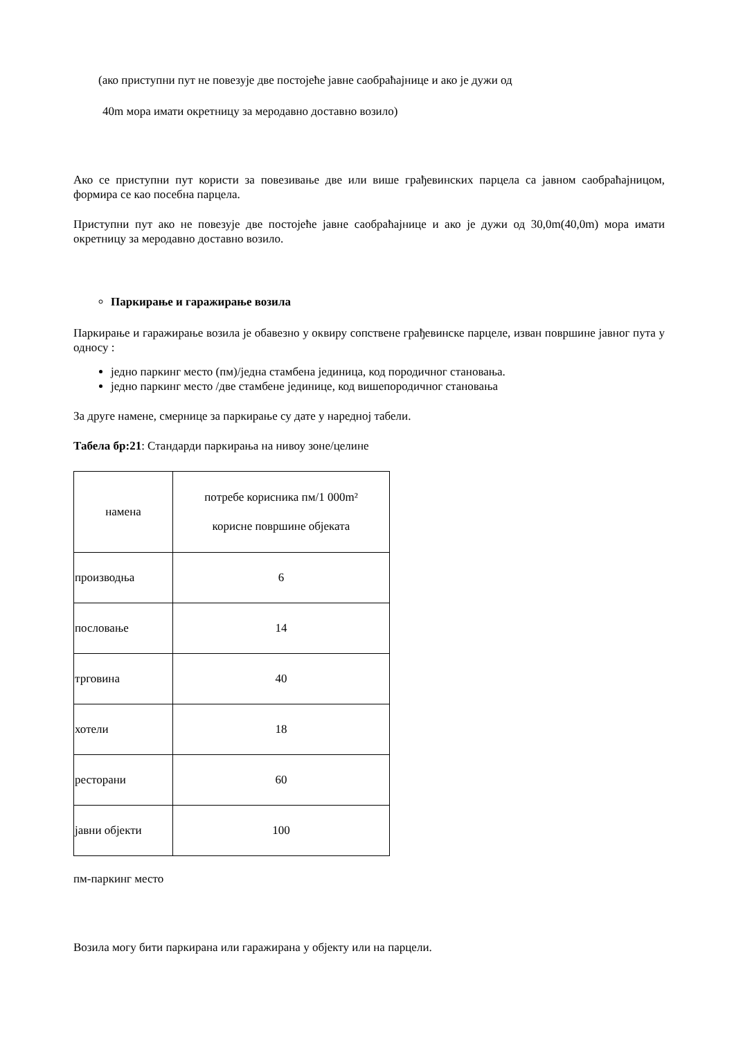(ако приступни пут не повезује две постојеће јавне саобраћајнице и ако је дужи од
40m мора имати окретницу за меродавно доставно возило)
Ако се приступни пут користи за повезивање две или више грађевинских парцела са јавном саобраћајницом, формира се као посебна парцела.
Приступни пут ако не повезује две постојеће јавне саобраћајнице и ако је дужи од 30,0m(40,0m) мора имати окретницу за меродавно доставно возило.
Паркирање и гаражирање возила
Паркирање и гаражирање возила је обавезно у оквиру сопствене грађевинске парцеле, изван површине јавног пута у односу :
једно паркинг место (пм)/једна стамбена јединица, код породичног становања.
једно паркинг место /две стамбене јединице, код вишепородичног становања
За друге намене, смернице за паркирање су дате у наредној табели.
Табела бр:21: Стандарди паркирања на нивоу зоне/целине
| намена | потребе корисника пм/1 000m² корисне површине објеката |
| производња | 6 |
| пословање | 14 |
| трговина | 40 |
| хотели | 18 |
| ресторани | 60 |
| јавни објекти | 100 |
пм-паркинг место
Возила могу бити паркирана или гаражирана у објекту или на парцели.